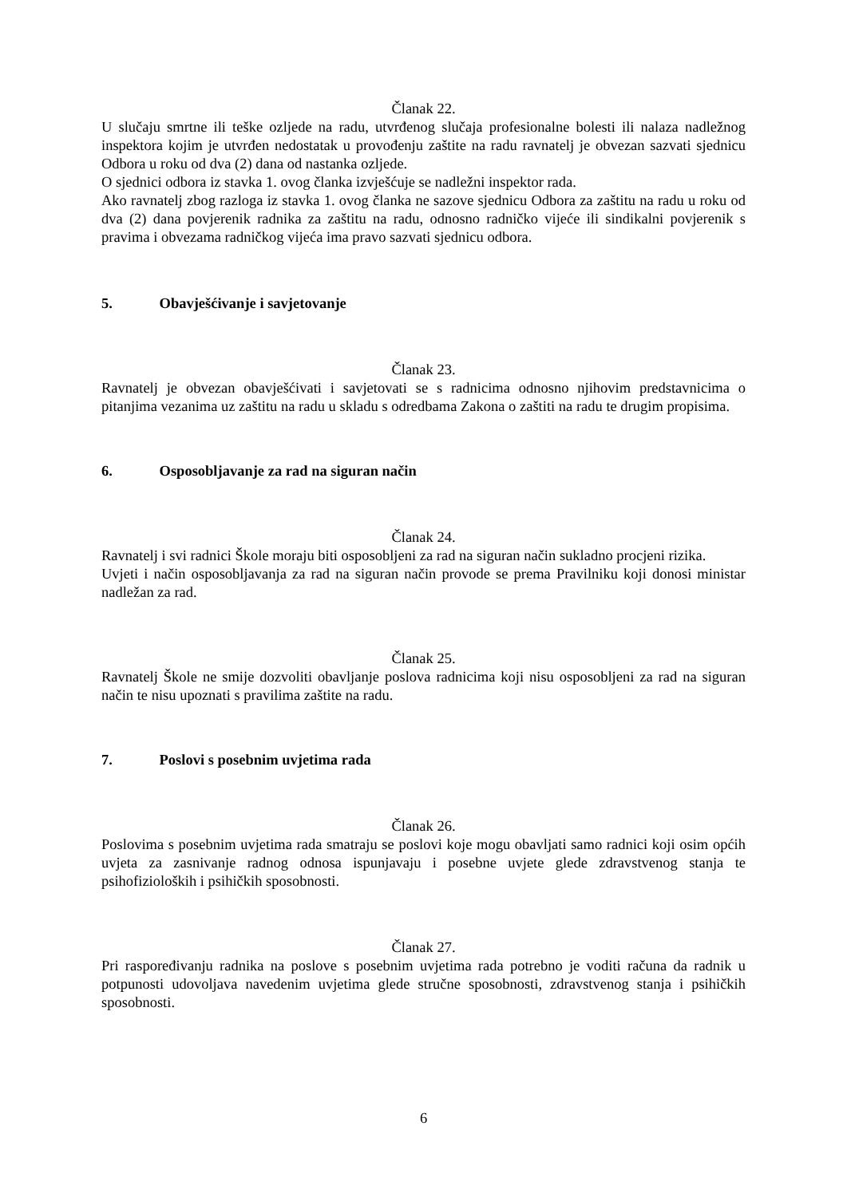Članak 22.
U slučaju smrtne ili teške ozljede na radu, utvrđenog slučaja profesionalne bolesti ili nalaza nadležnog inspektora kojim je utvrđen nedostatak u provođenju zaštite na radu ravnatelj je obvezan sazvati sjednicu Odbora u roku od dva (2) dana od nastanka ozljede.
O sjednici odbora iz stavka 1. ovog članka izvješćuje se nadležni inspektor rada.
Ako ravnatelj zbog razloga iz stavka 1. ovog članka ne sazove sjednicu Odbora za zaštitu na radu u roku od dva (2) dana povjerenik radnika za zaštitu na radu, odnosno radničko vijeće ili sindikalni povjerenik s pravima i obvezama radničkog vijeća ima pravo sazvati sjednicu odbora.
5. Obavješćivanje i savjetovanje
Članak 23.
Ravnatelj je obvezan obavješćivati i savjetovati se s radnicima odnosno njihovim predstavnicima o pitanjima vezanima uz zaštitu na radu u skladu s odredbama Zakona o zaštiti na radu te drugim propisima.
6. Osposobljavanje za rad na siguran način
Članak 24.
Ravnatelj i svi radnici Škole moraju biti osposobljeni za rad na siguran način sukladno procjeni rizika.
Uvjeti i način osposobljavanja za rad na siguran način provode se prema Pravilniku koji donosi ministar nadležan za rad.
Članak 25.
Ravnatelj Škole ne smije dozvoliti obavljanje poslova radnicima koji nisu osposobljeni za rad na siguran način te nisu upoznati s pravilima zaštite na radu.
7. Poslovi s posebnim uvjetima rada
Članak 26.
Poslovima s posebnim uvjetima rada smatraju se poslovi koje mogu obavljati samo radnici koji osim općih uvjeta za zasnivanje radnog odnosa ispunjavaju i posebne uvjete glede zdravstvenog stanja te psihofizioloških i psihičkih sposobnosti.
Članak 27.
Pri raspoređivanju radnika na poslove s posebnim uvjetima rada potrebno je voditi računa da radnik u potpunosti udovoljava navedenim uvjetima glede stručne sposobnosti, zdravstvenog stanja i psihičkih sposobnosti.
6